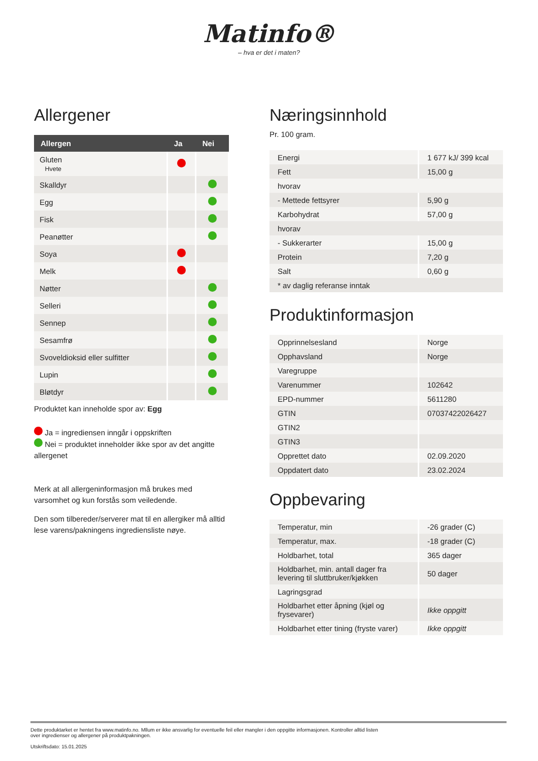Matinfo®
– hva er det i maten?
Allergener
| Allergen | Ja | Nei |
| --- | --- | --- |
| Gluten Hvete | | |
| Skalldyr | | |
| Egg | | |
| Fisk | | |
| Peanøtter | | |
| Soya | | |
| Melk | | |
| Nøtter | | |
| Selleri | | |
| Sennep | | |
| Sesamfrø | | |
| Svoveldioksid eller sulfitter | | |
| Lupin | | |
| Bløtdyr | | |
Produktet kan inneholde spor av: Egg
Ja = ingrediensen inngår i oppskriften
Nei = produktet inneholder ikke spor av det angitte allergenet
Merk at all allergeninformasjon må brukes med varsomhet og kun forstås som veiledende.
Den som tilbereder/serverer mat til en allergiker må alltid lese varens/pakningens ingrediensliste nøye.
Næringsinnhold
Pr. 100 gram.
| Energi | 1 677 kJ/ 399 kcal |
| Fett | 15,00 g |
| hvorav | |
| - Mettede fettsyrer | 5,90 g |
| Karbohydrat | 57,00 g |
| hvorav | |
| - Sukkerarter | 15,00 g |
| Protein | 7,20 g |
| Salt | 0,60 g |
| * av daglig referanse inntak | |
Produktinformasjon
| Opprinnelsesland | Norge |
| Opphavsland | Norge |
| Varegruppe | |
| Varenummer | 102642 |
| EPD-nummer | 5611280 |
| GTIN | 07037422026427 |
| GTIN2 | |
| GTIN3 | |
| Opprettet dato | 02.09.2020 |
| Oppdatert dato | 23.02.2024 |
Oppbevaring
| Temperatur, min | -26 grader (C) |
| Temperatur, max. | -18 grader (C) |
| Holdbarhet, total | 365 dager |
| Holdbarhet, min. antall dager fra levering til sluttbruker/kjøkken | 50 dager |
| Lagringsgrad | |
| Holdbarhet etter åpning (kjøl og frysevarer) | Ikke oppgitt |
| Holdbarhet etter tining (fryste varer) | Ikke oppgitt |
Dette produktarket er hentet fra www.matinfo.no. Mllum er ikke ansvarlig for eventuelle feil eller mangler i den oppgitte informasjonen. Kontroller alltid listen
over ingredienser og allergener på produktpakningen.
Utskriftsdato: 15.01.2025